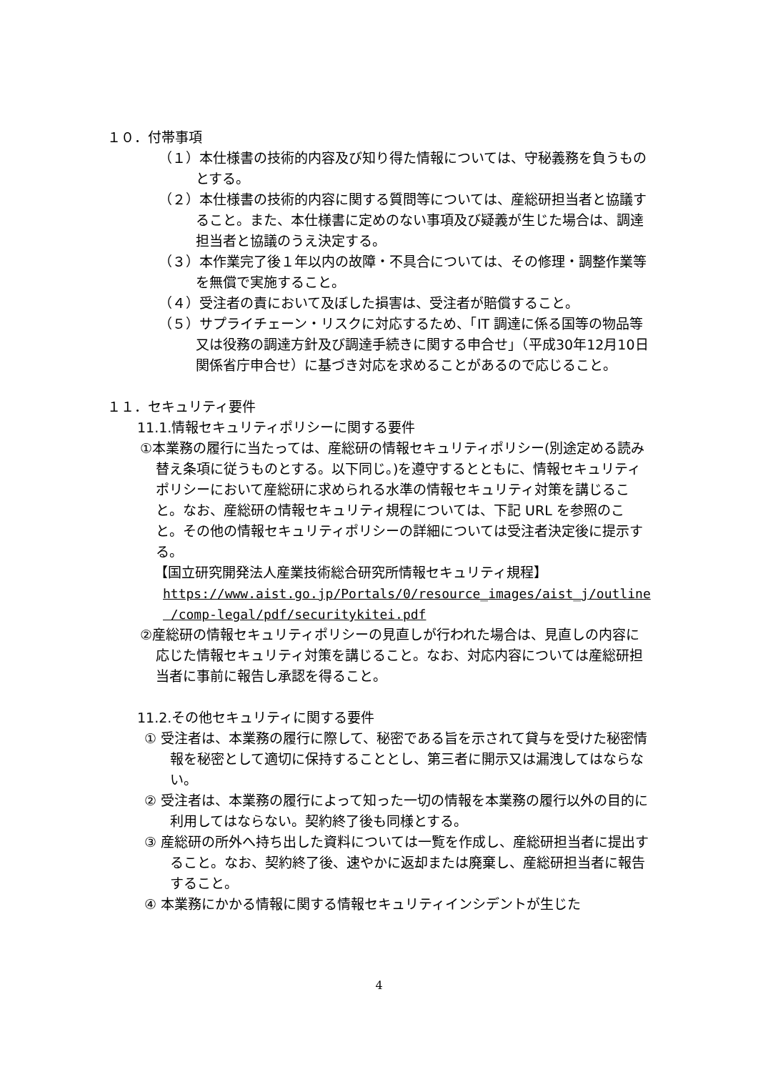１０．付帯事項
（１）本仕様書の技術的内容及び知り得た情報については、守秘義務を負うものとする。
（２）本仕様書の技術的内容に関する質問等については、産総研担当者と協議すること。また、本仕様書に定めのない事項及び疑義が生じた場合は、調達担当者と協議のうえ決定する。
（３）本作業完了後１年以内の故障・不具合については、その修理・調整作業等を無償で実施すること。
（４）受注者の責において及ぼした損害は、受注者が賠償すること。
（５）サプライチェーン・リスクに対応するため、「IT 調達に係る国等の物品等又は役務の調達方針及び調達手続きに関する申合せ」（平成30年12月10日関係省庁申合せ）に基づき対応を求めることがあるので応じること。
１１．セキュリティ要件
11.1.情報セキュリティポリシーに関する要件
①本業務の履行に当たっては、産総研の情報セキュリティポリシー(別途定める読み替え条項に従うものとする。以下同じ。)を遵守するとともに、情報セキュリティポリシーにおいて産総研に求められる水準の情報セキュリティ対策を講じること。なお、産総研の情報セキュリティ規程については、下記 URL を参照のこと。その他の情報セキュリティポリシーの詳細については受注者決定後に提示する。
【国立研究開発法人産業技術総合研究所情報セキュリティ規程】
https://www.aist.go.jp/Portals/0/resource_images/aist_j/outline
/comp-legal/pdf/securitykitei.pdf
②産総研の情報セキュリティポリシーの見直しが行われた場合は、見直しの内容に応じた情報セキュリティ対策を講じること。なお、対応内容については産総研担当者に事前に報告し承認を得ること。
11.2.その他セキュリティに関する要件
① 受注者は、本業務の履行に際して、秘密である旨を示されて貸与を受けた秘密情報を秘密として適切に保持することとし、第三者に開示又は漏洩してはならない。
② 受注者は、本業務の履行によって知った一切の情報を本業務の履行以外の目的に利用してはならない。契約終了後も同様とする。
③ 産総研の所外へ持ち出した資料については一覧を作成し、産総研担当者に提出すること。なお、契約終了後、速やかに返却または廃棄し、産総研担当者に報告すること。
④ 本業務にかかる情報に関する情報セキュリティインシデントが生じた
4